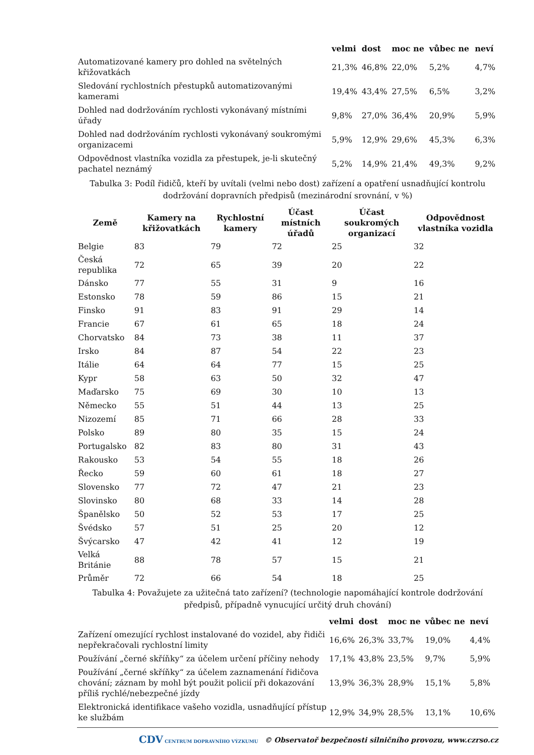| | velmi | dost | moc ne | vůbec ne | neví |
| --- | --- | --- | --- | --- | --- |
| Automatizované kamery pro dohled na světelných křižovatkách | 21,3% | 46,8% | 22,0% | 5,2% | 4,7% |
| Sledování rychlostních přestupků automatizovanými kamerami | 19,4% | 43,4% | 27,5% | 6,5% | 3,2% |
| Dohled nad dodržováním rychlosti vykonávaný místními úřady | 9,8% | 27,0% | 36,4% | 20,9% | 5,9% |
| Dohled nad dodržováním rychlosti vykonávaný soukromými organizacemi | 5,9% | 12,9% | 29,6% | 45,3% | 6,3% |
| Odpovědnost vlastníka vozidla za přestupek, je-li skutečný pachatel neznámý | 5,2% | 14,9% | 21,4% | 49,3% | 9,2% |
Tabulka 3: Podíl řidičů, kteří by uvítali (velmi nebo dost) zařízení a opatření usnadňující kontrolu dodržování dopravních předpisů (mezinárodní srovnání, v %)
| Země | Kamery na křižovatkách | Rychlostní kamery | Účast místních úřadů | Účast soukromých organizací | Odpovědnost vlastníka vozidla |
| --- | --- | --- | --- | --- | --- |
| Belgie | 83 | 79 | 72 | 25 | 32 |
| Česká republika | 72 | 65 | 39 | 20 | 22 |
| Dánsko | 77 | 55 | 31 | 9 | 16 |
| Estonsko | 78 | 59 | 86 | 15 | 21 |
| Finsko | 91 | 83 | 91 | 29 | 14 |
| Francie | 67 | 61 | 65 | 18 | 24 |
| Chorvatsko | 84 | 73 | 38 | 11 | 37 |
| Irsko | 84 | 87 | 54 | 22 | 23 |
| Itálie | 64 | 64 | 77 | 15 | 25 |
| Kypr | 58 | 63 | 50 | 32 | 47 |
| Maďarsko | 75 | 69 | 30 | 10 | 13 |
| Německo | 55 | 51 | 44 | 13 | 25 |
| Nizozemí | 85 | 71 | 66 | 28 | 33 |
| Polsko | 89 | 80 | 35 | 15 | 24 |
| Portugalsko | 82 | 83 | 80 | 31 | 43 |
| Rakousko | 53 | 54 | 55 | 18 | 26 |
| Řecko | 59 | 60 | 61 | 18 | 27 |
| Slovensko | 77 | 72 | 47 | 21 | 23 |
| Slovinsko | 80 | 68 | 33 | 14 | 28 |
| Španělsko | 50 | 52 | 53 | 17 | 25 |
| Švédsko | 57 | 51 | 25 | 20 | 12 |
| Švýcarsko | 47 | 42 | 41 | 12 | 19 |
| Velká Británie | 88 | 78 | 57 | 15 | 21 |
| Průměr | 72 | 66 | 54 | 18 | 25 |
Tabulka 4: Považujete za užitečná tato zařízení? (technologie napomáhající kontrole dodržování předpisů, případně vynucující určitý druh chování)
| | velmi | dost | moc ne | vůbec ne | neví |
| --- | --- | --- | --- | --- | --- |
| Zařízení omezující rychlost instalované do vozidel, aby řidiči nepřekračovali rychlostní limity | 16,6% | 26,3% | 33,7% | 19,0% | 4,4% |
| Používání „černé skříňky“ za účelem určení příčiny nehody | 17,1% | 43,8% | 23,5% | 9,7% | 5,9% |
| Používání „černé skříňky“ za účelem zaznamenání řidičova chování; záznam by mohl být použit policií při dokazování příliš rychlé/nebezpečné jízdy | 13,9% | 36,3% | 28,9% | 15,1% | 5,8% |
| Elektronická identifikace vašeho vozidla, usnadňující přístup ke službám | 12,9% | 34,9% | 28,5% | 13,1% | 10,6% |
CDV CENTRUM DOPRAVNÍHO VÝZKUMU © Observatoř bezpečnosti silničního provozu, www.czrso.cz